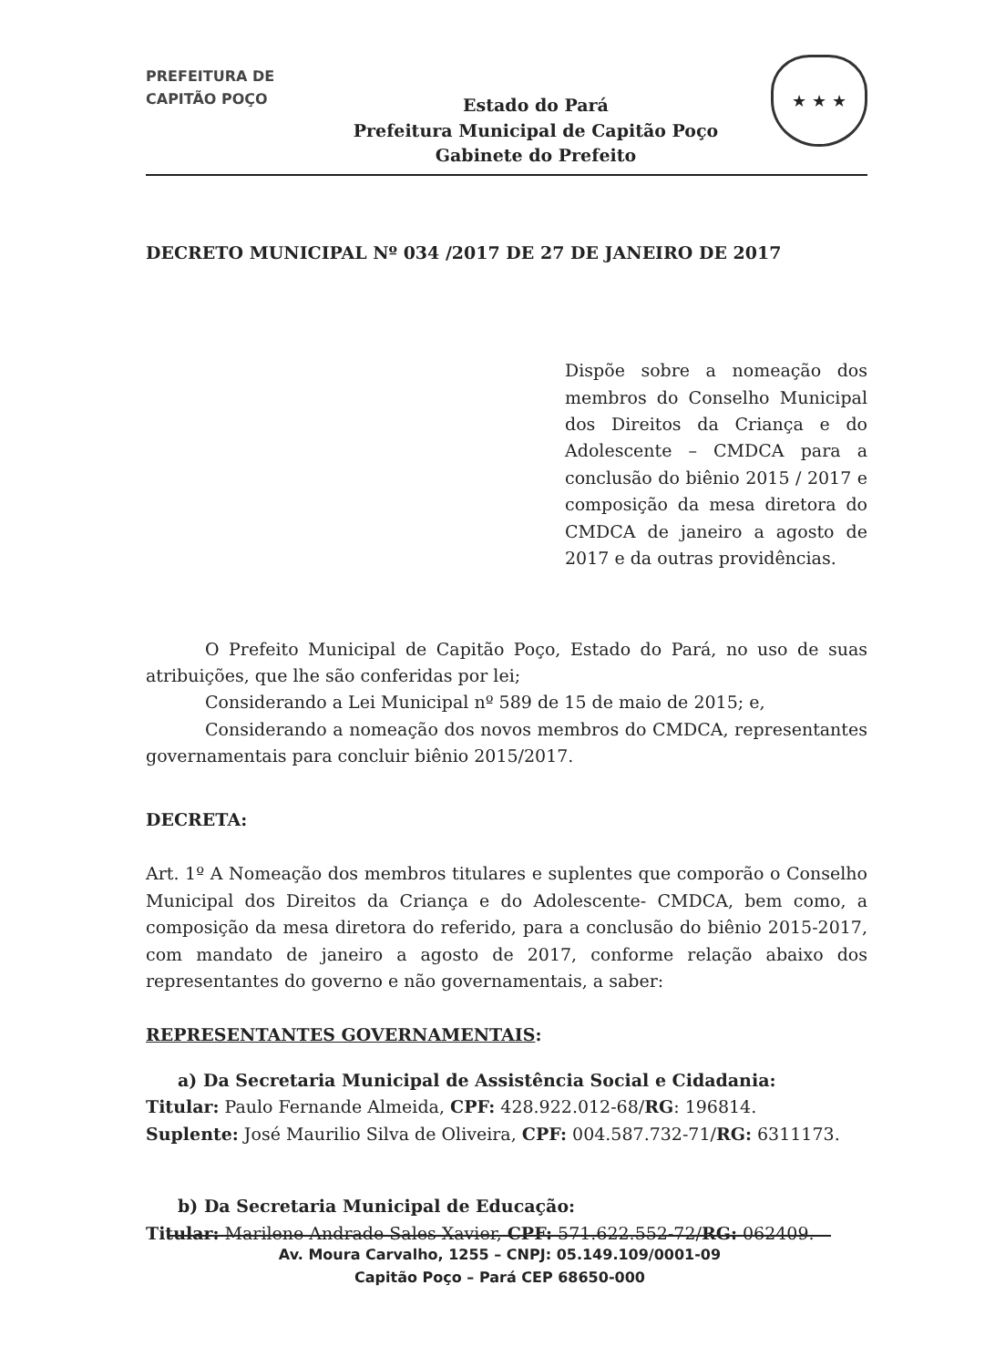PREFEITURA DE
CAPITÃO POÇO
Estado do Pará
Prefeitura Municipal de Capitão Poço
Gabinete do Prefeito
★ ★ ★
DECRETO MUNICIPAL Nº 034 /2017 DE 27 DE JANEIRO DE 2017
Dispõe sobre a nomeação dos membros do Conselho Municipal dos Direitos da Criança e do Adolescente – CMDCA para a conclusão do biênio 2015 / 2017 e composição da mesa diretora do CMDCA de janeiro a agosto de 2017 e da outras providências.
O Prefeito Municipal de Capitão Poço, Estado do Pará, no uso de suas atribuições, que lhe são conferidas por lei;
Considerando a Lei Municipal nº 589 de 15 de maio de 2015; e,
Considerando a nomeação dos novos membros do CMDCA, representantes governamentais para concluir biênio 2015/2017.
DECRETA:
Art. 1º A Nomeação dos membros titulares e suplentes que comporão o Conselho Municipal dos Direitos da Criança e do Adolescente- CMDCA, bem como, a composição da mesa diretora do referido, para a conclusão do biênio 2015-2017, com mandato de janeiro a agosto de 2017, conforme relação abaixo dos representantes do governo e não governamentais, a saber:
REPRESENTANTES GOVERNAMENTAIS:
a) Da Secretaria Municipal de Assistência Social e Cidadania:
Titular: Paulo Fernande Almeida, CPF: 428.922.012-68/RG: 196814.
Suplente: José Maurilio Silva de Oliveira, CPF: 004.587.732-71/RG: 6311173.
b) Da Secretaria Municipal de Educação:
Titular: Marilene Andrade Sales Xavier, CPF: 571.622.552-72/RG: 062409.
Av. Moura Carvalho, 1255 – CNPJ: 05.149.109/0001-09
Capitão Poço – Pará CEP 68650-000